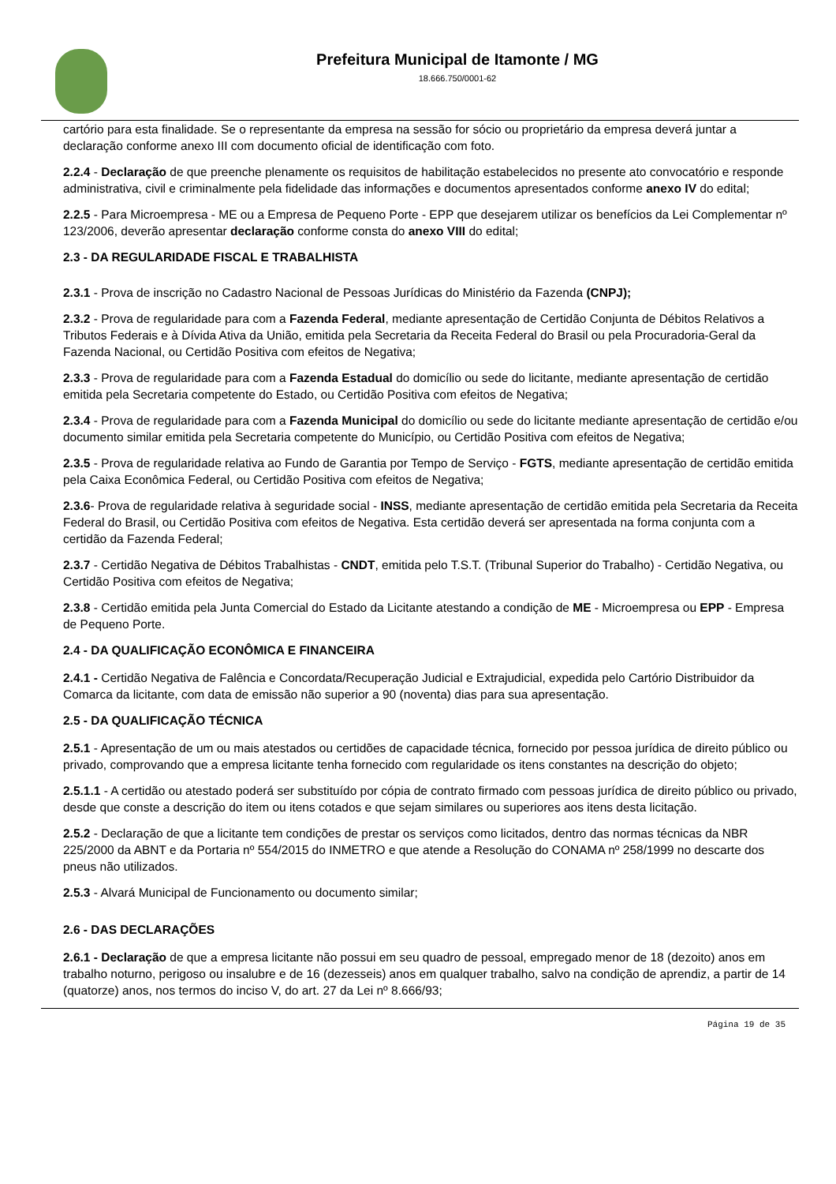Prefeitura Municipal de Itamonte / MG
18.666.750/0001-62
cartório para esta finalidade. Se o representante da empresa na sessão for sócio ou proprietário da empresa deverá juntar a declaração conforme anexo III com documento oficial de identificação com foto.
2.2.4 - Declaração de que preenche plenamente os requisitos de habilitação estabelecidos no presente ato convocatório e responde administrativa, civil e criminalmente pela fidelidade das informações e documentos apresentados conforme anexo IV do edital;
2.2.5 - Para Microempresa - ME ou a Empresa de Pequeno Porte - EPP que desejarem utilizar os benefícios da Lei Complementar nº 123/2006, deverão apresentar declaração conforme consta do anexo VIII do edital;
2.3 - DA REGULARIDADE FISCAL E TRABALHISTA
2.3.1 - Prova de inscrição no Cadastro Nacional de Pessoas Jurídicas do Ministério da Fazenda (CNPJ);
2.3.2 - Prova de regularidade para com a Fazenda Federal, mediante apresentação de Certidão Conjunta de Débitos Relativos a Tributos Federais e à Dívida Ativa da União, emitida pela Secretaria da Receita Federal do Brasil ou pela Procuradoria-Geral da Fazenda Nacional, ou Certidão Positiva com efeitos de Negativa;
2.3.3 - Prova de regularidade para com a Fazenda Estadual do domicílio ou sede do licitante, mediante apresentação de certidão emitida pela Secretaria competente do Estado, ou Certidão Positiva com efeitos de Negativa;
2.3.4 - Prova de regularidade para com a Fazenda Municipal do domicílio ou sede do licitante mediante apresentação de certidão e/ou documento similar emitida pela Secretaria competente do Município, ou Certidão Positiva com efeitos de Negativa;
2.3.5 - Prova de regularidade relativa ao Fundo de Garantia por Tempo de Serviço - FGTS, mediante apresentação de certidão emitida pela Caixa Econômica Federal, ou Certidão Positiva com efeitos de Negativa;
2.3.6- Prova de regularidade relativa à seguridade social - INSS, mediante apresentação de certidão emitida pela Secretaria da Receita Federal do Brasil, ou Certidão Positiva com efeitos de Negativa. Esta certidão deverá ser apresentada na forma conjunta com a certidão da Fazenda Federal;
2.3.7 - Certidão Negativa de Débitos Trabalhistas - CNDT, emitida pelo T.S.T. (Tribunal Superior do Trabalho) - Certidão Negativa, ou Certidão Positiva com efeitos de Negativa;
2.3.8 - Certidão emitida pela Junta Comercial do Estado da Licitante atestando a condição de ME - Microempresa ou EPP - Empresa de Pequeno Porte.
2.4 - DA QUALIFICAÇÃO ECONÔMICA E FINANCEIRA
2.4.1 - Certidão Negativa de Falência e Concordata/Recuperação Judicial e Extrajudicial, expedida pelo Cartório Distribuidor da Comarca da licitante, com data de emissão não superior a 90 (noventa) dias para sua apresentação.
2.5 - DA QUALIFICAÇÃO TÉCNICA
2.5.1 - Apresentação de um ou mais atestados ou certidões de capacidade técnica, fornecido por pessoa jurídica de direito público ou privado, comprovando que a empresa licitante tenha fornecido com regularidade os itens constantes na descrição do objeto;
2.5.1.1 - A certidão ou atestado poderá ser substituído por cópia de contrato firmado com pessoas jurídica de direito público ou privado, desde que conste a descrição do item ou itens cotados e que sejam similares ou superiores aos itens desta licitação.
2.5.2 - Declaração de que a licitante tem condições de prestar os serviços como licitados, dentro das normas técnicas da NBR 225/2000 da ABNT e da Portaria nº 554/2015 do INMETRO e que atende a Resolução do CONAMA nº 258/1999 no descarte dos pneus não utilizados.
2.5.3 - Alvará Municipal de Funcionamento ou documento similar;
2.6 - DAS DECLARAÇÕES
2.6.1 - Declaração de que a empresa licitante não possui em seu quadro de pessoal, empregado menor de 18 (dezoito) anos em trabalho noturno, perigoso ou insalubre e de 16 (dezesseis) anos em qualquer trabalho, salvo na condição de aprendiz, a partir de 14 (quatorze) anos, nos termos do inciso V, do art. 27 da Lei nº 8.666/93;
Página 19 de 35